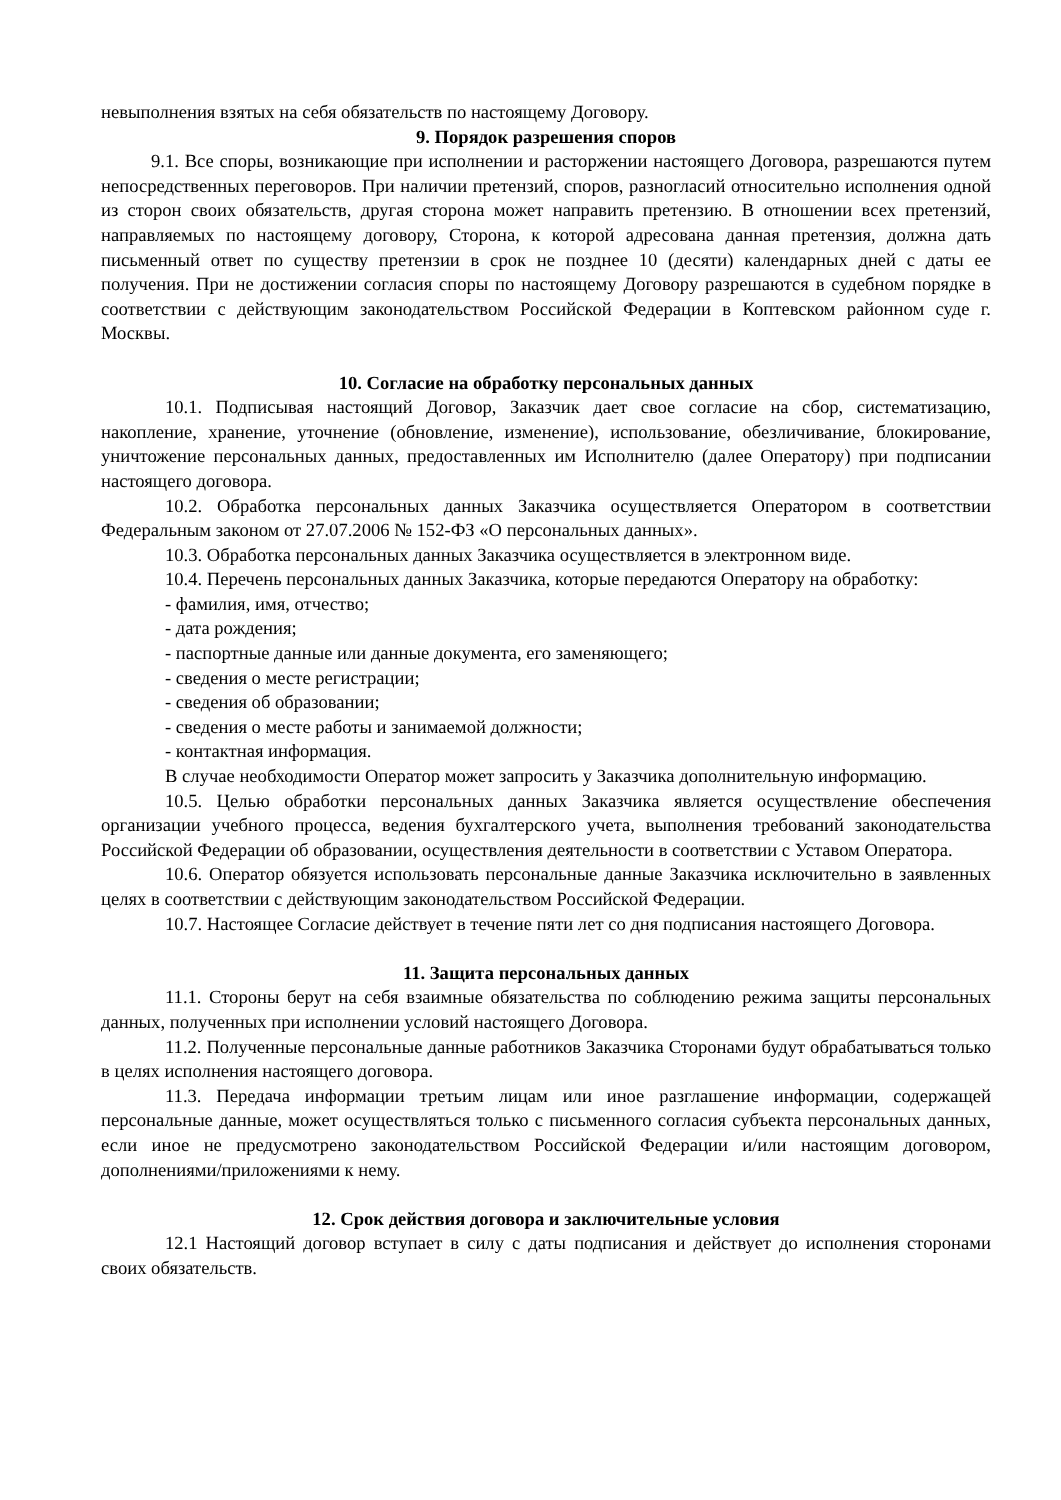невыполнения взятых на себя обязательств по настоящему Договору.
9. Порядок разрешения споров
9.1. Все споры, возникающие при исполнении и расторжении настоящего Договора, разрешаются путем непосредственных переговоров. При наличии претензий, споров, разногласий относительно исполнения одной из сторон своих обязательств, другая сторона может направить претензию. В отношении всех претензий, направляемых по настоящему договору, Сторона, к которой адресована данная претензия, должна дать письменный ответ по существу претензии в срок не позднее 10 (десяти) календарных дней с даты ее получения. При не достижении согласия споры по настоящему Договору разрешаются в судебном порядке в соответствии с действующим законодательством Российской Федерации в Коптевском районном суде г. Москвы.
10. Согласие на обработку персональных данных
10.1. Подписывая настоящий Договор, Заказчик дает свое согласие на сбор, систематизацию, накопление, хранение, уточнение (обновление, изменение), использование, обезличивание, блокирование, уничтожение персональных данных, предоставленных им Исполнителю (далее Оператору) при подписании настоящего договора.
10.2. Обработка персональных данных Заказчика осуществляется Оператором в соответствии Федеральным законом от 27.07.2006 № 152-ФЗ «О персональных данных».
10.3. Обработка персональных данных Заказчика осуществляется в электронном виде.
10.4. Перечень персональных данных Заказчика, которые передаются Оператору на обработку:
- фамилия, имя, отчество;
- дата рождения;
- паспортные данные или данные документа, его заменяющего;
- сведения о месте регистрации;
- сведения об образовании;
- сведения о месте работы и занимаемой должности;
- контактная информация.
В случае необходимости Оператор может запросить у Заказчика дополнительную информацию.
10.5. Целью обработки персональных данных Заказчика является осуществление обеспечения организации учебного процесса, ведения бухгалтерского учета, выполнения требований законодательства Российской Федерации об образовании, осуществления деятельности в соответствии с Уставом Оператора.
10.6. Оператор обязуется использовать персональные данные Заказчика исключительно в заявленных целях в соответствии с действующим законодательством Российской Федерации.
10.7. Настоящее Согласие действует в течение пяти лет со дня подписания настоящего Договора.
11. Защита персональных данных
11.1. Стороны берут на себя взаимные обязательства по соблюдению режима защиты персональных данных, полученных при исполнении условий настоящего Договора.
11.2. Полученные персональные данные работников Заказчика Сторонами будут обрабатываться только в целях исполнения настоящего договора.
11.3. Передача информации третьим лицам или иное разглашение информации, содержащей персональные данные, может осуществляться только с письменного согласия субъекта персональных данных, если иное не предусмотрено законодательством Российской Федерации и/или настоящим договором, дополнениями/приложениями к нему.
12. Срок действия договора и заключительные условия
12.1 Настоящий договор вступает в силу с даты подписания и действует до исполнения сторонами своих обязательств.